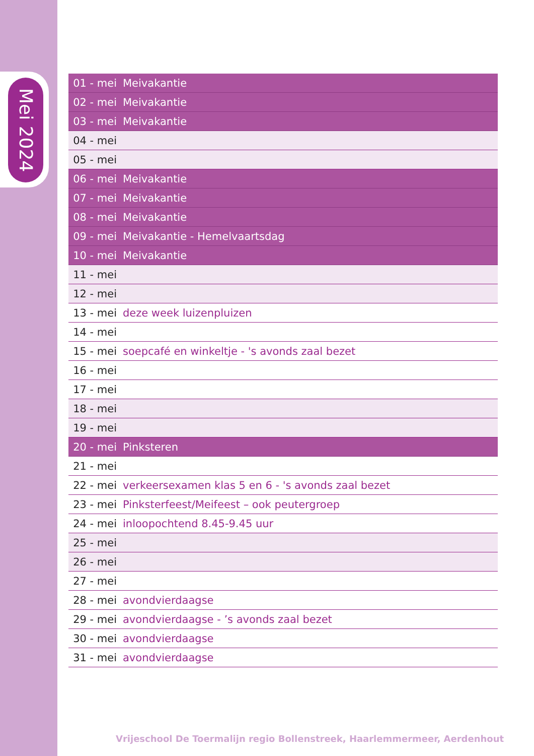Mei 2024
| 01 - mei | Meivakantie |
| 02 - mei | Meivakantie |
| 03 - mei | Meivakantie |
| 04 - mei | |
| 05 - mei | |
| 06 - mei | Meivakantie |
| 07 - mei | Meivakantie |
| 08 - mei | Meivakantie |
| 09 - mei | Meivakantie - Hemelvaartsdag |
| 10 - mei | Meivakantie |
| 11 - mei | |
| 12 - mei | |
| 13 - mei | deze week luizenpluizen |
| 14 - mei | |
| 15 - mei | soepcafé en winkeltje - 's avonds zaal bezet |
| 16 - mei | |
| 17 - mei | |
| 18 - mei | |
| 19 - mei | |
| 20 - mei | Pinksteren |
| 21 - mei | |
| 22 - mei | verkeersexamen klas 5 en 6 - 's avonds zaal bezet |
| 23 - mei | Pinksterfeest/Meifeest – ook peutergroep |
| 24 - mei | inloopochtend 8.45-9.45 uur |
| 25 - mei | |
| 26 - mei | |
| 27 - mei | |
| 28 - mei | avondvierdaagse |
| 29 - mei | avondvierdaagse - ’s avonds zaal bezet |
| 30 - mei | avondvierdaagse |
| 31 - mei | avondvierdaagse |
Vrijeschool De Toermalijn regio Bollenstreek, Haarlemmermeer, Aerdenhout